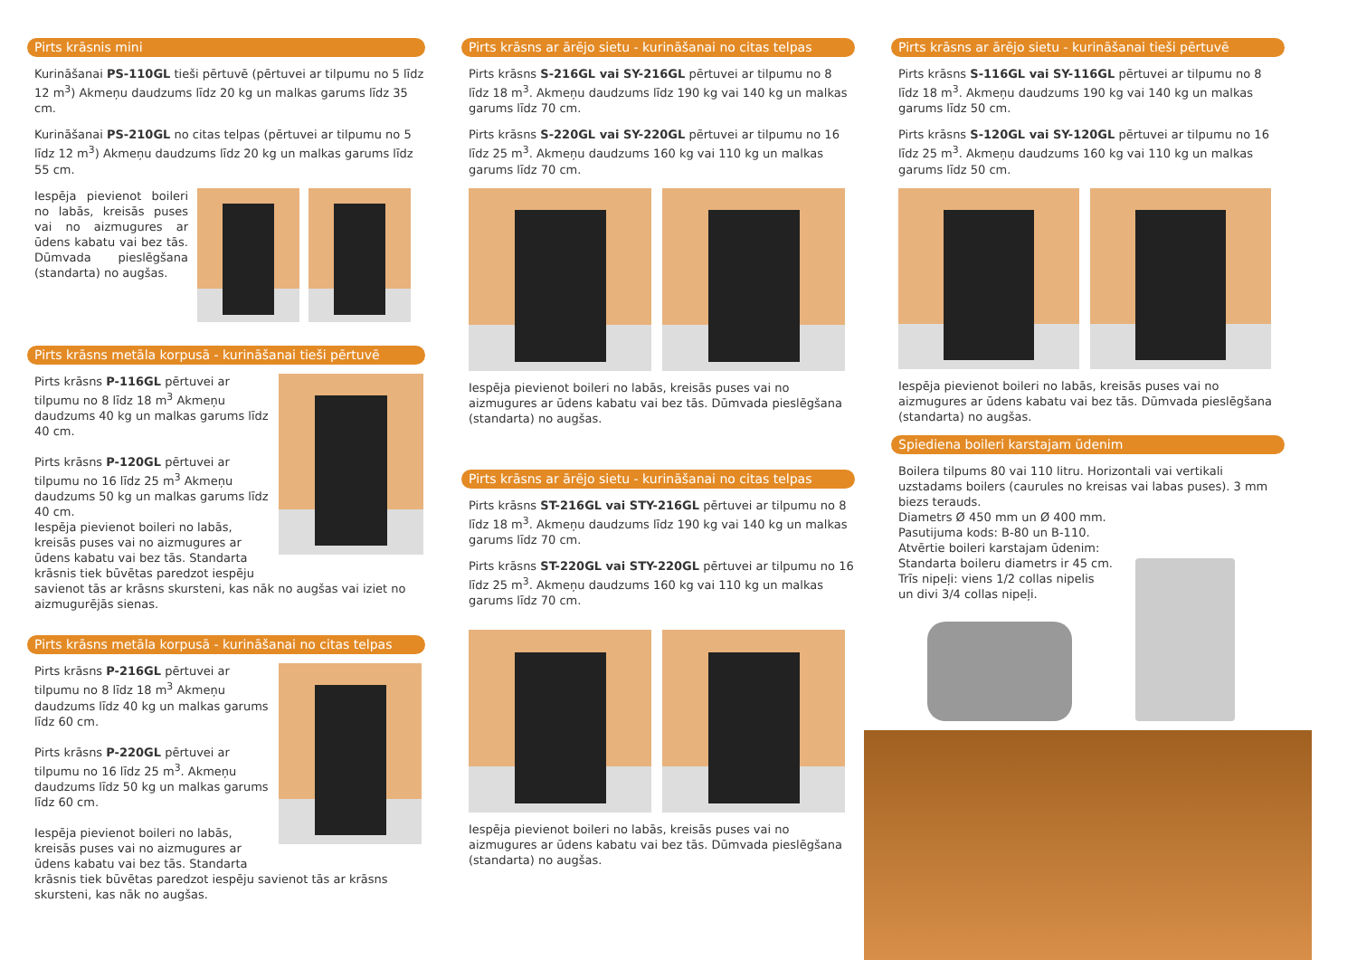Pirts krāsnis mini
Kurināšanai PS-110GL tieši pērtuvē (pērtuvei ar tilpumu no 5 līdz 12 m<sup>3</sup>) Akmeņu daudzums līdz 20 kg un malkas garums līdz 35 cm.
Kurināšanai PS-210GL no citas telpas (pērtuvei ar tilpumu no 5 līdz 12 m<sup>3</sup>) Akmeņu daudzums līdz 20 kg un malkas garums līdz 55 cm.
Iespēja pievienot boileri no labās, kreisās puses vai no aizmugures ar ūdens kabatu vai bez tās. Dūmvada pieslēgšana (standarta) no augšas.
Pirts krāsns metāla korpusā - kurināšanai tieši pērtuvē
Pirts krāsns P-116GL pērtuvei ar tilpumu no 8 līdz 18 m<sup>3</sup> Akmeņu daudzums 40 kg un malkas garums līdz 40 cm.
Pirts krāsns P-120GL pērtuvei ar tilpumu no 16 līdz 25 m<sup>3</sup> Akmeņu daudzums 50 kg un malkas garums līdz 40 cm.
Iespēja pievienot boileri no labās, kreisās puses vai no aizmugures ar ūdens kabatu vai bez tās. Standarta krāsnis tiek būvētas paredzot iespēju
savienot tās ar krāsns skursteni, kas nāk no augšas vai iziet no aizmugurējās sienas.
Pirts krāsns metāla korpusā - kurināšanai no citas telpas
Pirts krāsns P-216GL pērtuvei ar tilpumu no 8 līdz 18 m<sup>3</sup> Akmeņu daudzums līdz 40 kg un malkas garums līdz 60 cm.
Pirts krāsns P-220GL pērtuvei ar tilpumu no 16 līdz 25 m<sup>3</sup>. Akmeņu daudzums līdz 50 kg un malkas garums līdz 60 cm.
Iespēja pievienot boileri no labās, kreisās puses vai no aizmugures ar ūdens kabatu vai bez tās. Standarta
krāsnis tiek būvētas paredzot iespēju savienot tās ar krāsns skursteni, kas nāk no augšas.
Pirts krāsns ar ārējo sietu - kurināšanai no citas telpas
Pirts krāsns S-216GL vai SY-216GL pērtuvei ar tilpumu no 8 līdz 18 m<sup>3</sup>. Akmeņu daudzums līdz 190 kg vai 140 kg un malkas garums līdz 70 cm.
Pirts krāsns S-220GL vai SY-220GL pērtuvei ar tilpumu no 16 līdz 25 m<sup>3</sup>. Akmeņu daudzums 160 kg vai 110 kg un malkas garums līdz 70 cm.
Iespēja pievienot boileri no labās, kreisās puses vai no aizmugures ar ūdens kabatu vai bez tās. Dūmvada pieslēgšana (standarta) no augšas.
Pirts krāsns ar ārējo sietu - kurināšanai no citas telpas
Pirts krāsns ST-216GL vai STY-216GL pērtuvei ar tilpumu no 8 līdz 18 m<sup>3</sup>. Akmeņu daudzums līdz 190 kg vai 140 kg un malkas garums līdz 70 cm.
Pirts krāsns ST-220GL vai STY-220GL pērtuvei ar tilpumu no 16 līdz 25 m<sup>3</sup>. Akmeņu daudzums 160 kg vai 110 kg un malkas garums līdz 70 cm.
Iespēja pievienot boileri no labās, kreisās puses vai no aizmugures ar ūdens kabatu vai bez tās. Dūmvada pieslēgšana (standarta) no augšas.
Pirts krāsns ar ārējo sietu - kurināšanai tieši pērtuvē
Pirts krāsns S-116GL vai SY-116GL pērtuvei ar tilpumu no 8 līdz 18 m<sup>3</sup>. Akmeņu daudzums 190 kg vai 140 kg un malkas garums līdz 50 cm.
Pirts krāsns S-120GL vai SY-120GL pērtuvei ar tilpumu no 16 līdz 25 m<sup>3</sup>. Akmeņu daudzums 160 kg vai 110 kg un malkas garums līdz 50 cm.
Iespēja pievienot boileri no labās, kreisās puses vai no aizmugures ar ūdens kabatu vai bez tās. Dūmvada pieslēgšana (standarta) no augšas.
Spiediena boileri karstajam ūdenim
Boilera tilpums 80 vai 110 litru. Horizontali vai vertikali uzstadams boilers (caurules no kreisas vai labas puses). 3 mm biezs terauds.
Diametrs Ø 450 mm un Ø 400 mm.
Pasutijuma kods: B-80 un B-110.
Atvērtie boileri karstajam ūdenim:
Standarta boileru diametrs ir 45 cm.
Trīs nipeļi: viens 1/2 collas nipelis
un divi 3/4 collas nipeļi.